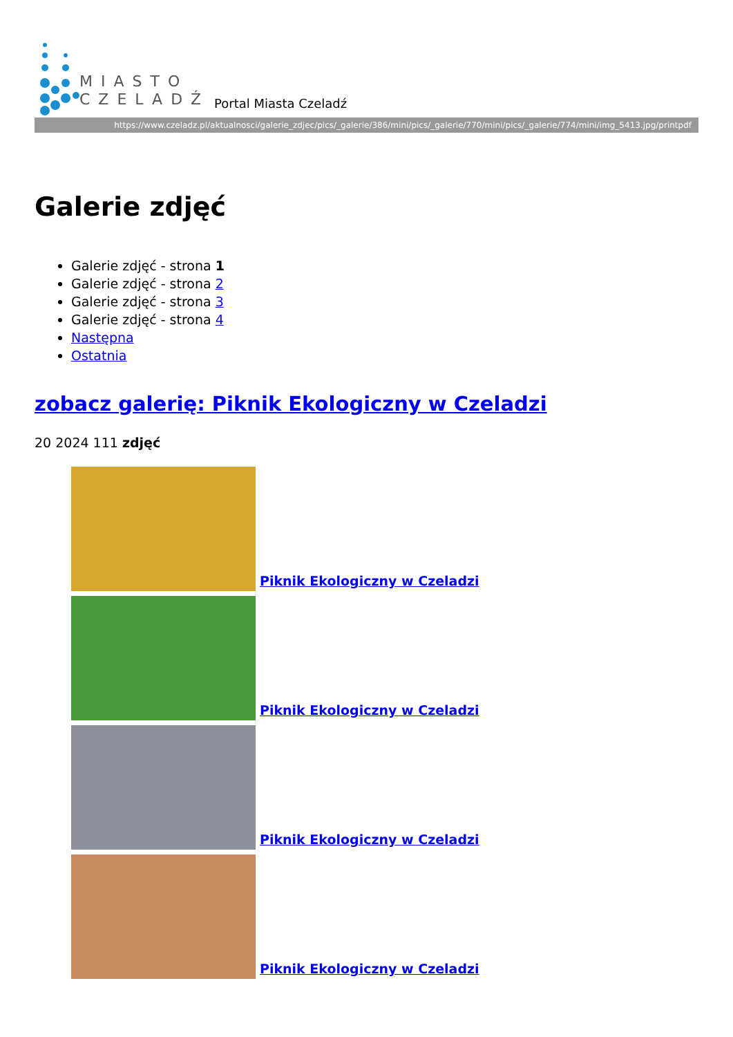MIASTO
CZELADŹ
Portal Miasta Czeladź
https://www.czeladz.pl/aktualnosci/galerie_zdjec/pics/_galerie/386/mini/pics/_galerie/770/mini/pics/_galerie/774/mini/img_5413.jpg/printpdf
Galerie zdjęć
Galerie zdjęć - strona 1
Galerie zdjęć - strona 2
Galerie zdjęć - strona 3
Galerie zdjęć - strona 4
Następna
Ostatnia
zobacz galerię: Piknik Ekologiczny w Czeladzi
20 2024 111 zdjęć
Piknik Ekologiczny w Czeladzi
Piknik Ekologiczny w Czeladzi
Piknik Ekologiczny w Czeladzi
Piknik Ekologiczny w Czeladzi